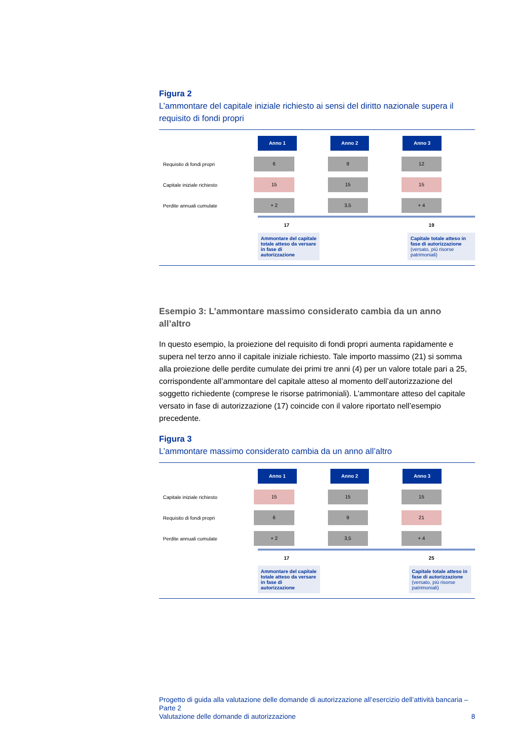Figura 2
L’ammontare del capitale iniziale richiesto ai sensi del diritto nazionale supera il requisito di fondi propri
Anno 1 Anno 2 Anno 3
Requisito di fondi propri
6 9 12
Capitale iniziale richiesto
15 15 15
Perdite annuali cumulate
+ 2 3,5 + 4
17 19
Ammontare del capitale totale atteso da versare in fase di autorizzazione
Capitale totale atteso in fase di autorizzazione (versato, più risorse patrimoniali)
Esempio 3: L’ammontare massimo considerato cambia da un anno all’altro
In questo esempio, la proiezione del requisito di fondi propri aumenta rapidamente e supera nel terzo anno il capitale iniziale richiesto. Tale importo massimo (21) si somma alla proiezione delle perdite cumulate dei primi tre anni (4) per un valore totale pari a 25, corrispondente all’ammontare del capitale atteso al momento dell’autorizzazione del soggetto richiedente (comprese le risorse patrimoniali). L’ammontare atteso del capitale versato in fase di autorizzazione (17) coincide con il valore riportato nell’esempio precedente.
Figura 3
L’ammontare massimo considerato cambia da un anno all’altro
Anno 1 Anno 2 Anno 3
Capitale iniziale richiesto
15 15 15
Requisito di fondi propri
6 9 21
Perdite annuali cumulate
+ 2 3,5 + 4
17 25
Ammontare del capitale totale atteso da versare in fase di autorizzazione
Capitale totale atteso in fase di autorizzazione (versato, più risorse patrimoniali)
Progetto di guida alla valutazione delle domande di autorizzazione all’esercizio dell’attività bancaria – Parte 2
Valutazione delle domande di autorizzazione 8